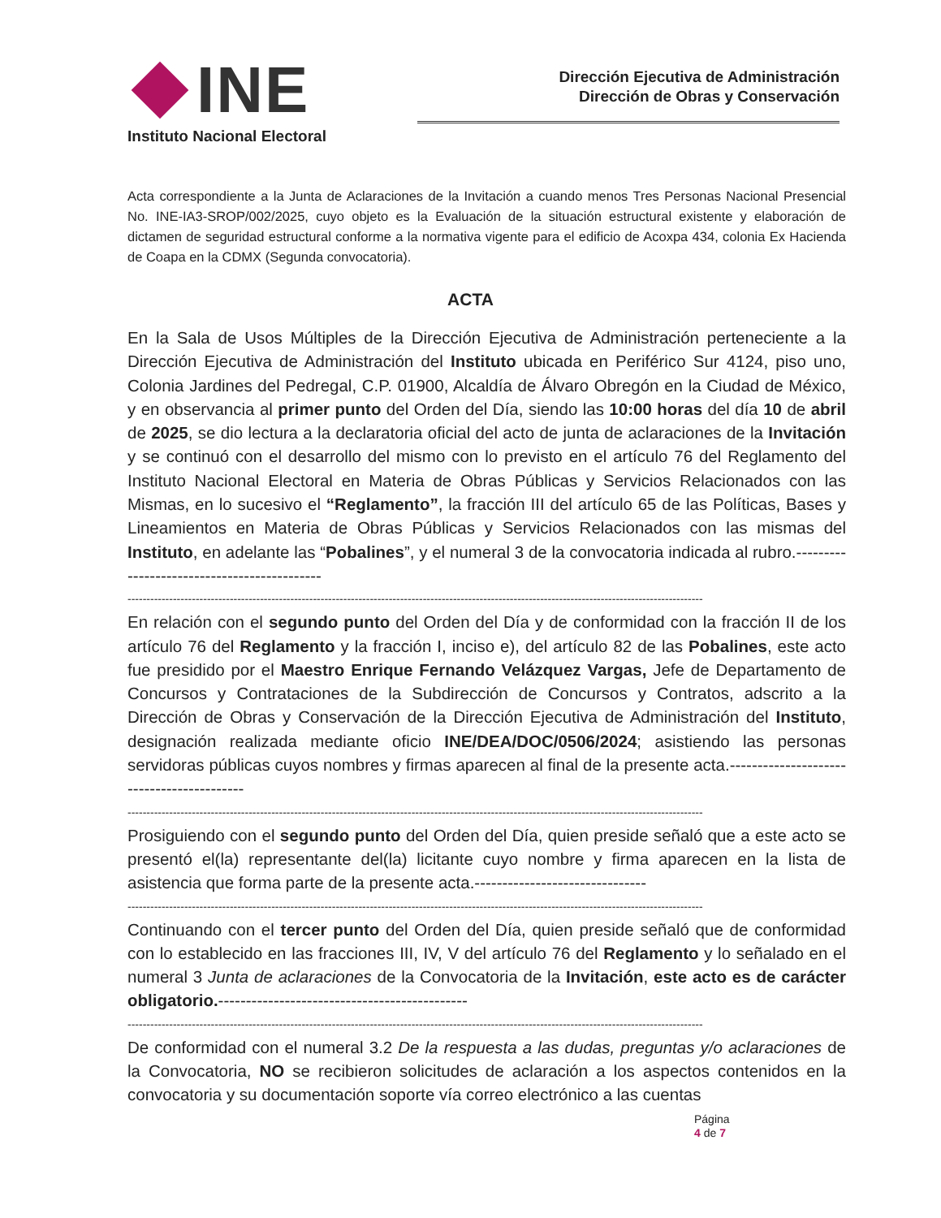INE
Instituto Nacional Electoral
Dirección Ejecutiva de Administración
Dirección de Obras y Conservación
Acta correspondiente a la Junta de Aclaraciones de la Invitación a cuando menos Tres Personas Nacional Presencial No. INE-IA3-SROP/002/2025, cuyo objeto es la Evaluación de la situación estructural existente y elaboración de dictamen de seguridad estructural conforme a la normativa vigente para el edificio de Acoxpa 434, colonia Ex Hacienda de Coapa en la CDMX (Segunda convocatoria).
ACTA
En la Sala de Usos Múltiples de la Dirección Ejecutiva de Administración perteneciente a la Dirección Ejecutiva de Administración del Instituto ubicada en Periférico Sur 4124, piso uno, Colonia Jardines del Pedregal, C.P. 01900, Alcaldía de Álvaro Obregón en la Ciudad de México, y en observancia al primer punto del Orden del Día, siendo las 10:00 horas del día 10 de abril de 2025, se dio lectura a la declaratoria oficial del acto de junta de aclaraciones de la Invitación y se continuó con el desarrollo del mismo con lo previsto en el artículo 76 del Reglamento del Instituto Nacional Electoral en Materia de Obras Públicas y Servicios Relacionados con las Mismas, en lo sucesivo el “Reglamento”, la fracción III del artículo 65 de las Políticas, Bases y Lineamientos en Materia de Obras Públicas y Servicios Relacionados con las mismas del Instituto, en adelante las “Pobalines”, y el numeral 3 de la convocatoria indicada al rubro.--------------------------------------------
--------------------------------------------------------------------------------------------------------------------------------------------------------
En relación con el segundo punto del Orden del Día y de conformidad con la fracción II de los artículo 76 del Reglamento y la fracción I, inciso e), del artículo 82 de las Pobalines, este acto fue presidido por el Maestro Enrique Fernando Velázquez Vargas, Jefe de Departamento de Concursos y Contrataciones de la Subdirección de Concursos y Contratos, adscrito a la Dirección de Obras y Conservación de la Dirección Ejecutiva de Administración del Instituto, designación realizada mediante oficio INE/DEA/DOC/0506/2024; asistiendo las personas servidoras públicas cuyos nombres y firmas aparecen al final de la presente acta.------------------------------------------
--------------------------------------------------------------------------------------------------------------------------------------------------------
Prosiguiendo con el segundo punto del Orden del Día, quien preside señaló que a este acto se presentó el(la) representante del(la) licitante cuyo nombre y firma aparecen en la lista de asistencia que forma parte de la presente acta.-------------------------------
--------------------------------------------------------------------------------------------------------------------------------------------------------
Continuando con el tercer punto del Orden del Día, quien preside señaló que de conformidad con lo establecido en las fracciones III, IV, V del artículo 76 del Reglamento y lo señalado en el numeral 3 Junta de aclaraciones de la Convocatoria de la Invitación, este acto es de carácter obligatorio.---------------------------------------------
--------------------------------------------------------------------------------------------------------------------------------------------------------
De conformidad con el numeral 3.2 De la respuesta a las dudas, preguntas y/o aclaraciones de la Convocatoria, NO se recibieron solicitudes de aclaración a los aspectos contenidos en la convocatoria y su documentación soporte vía correo electrónico a las cuentas
Página
4 de 7